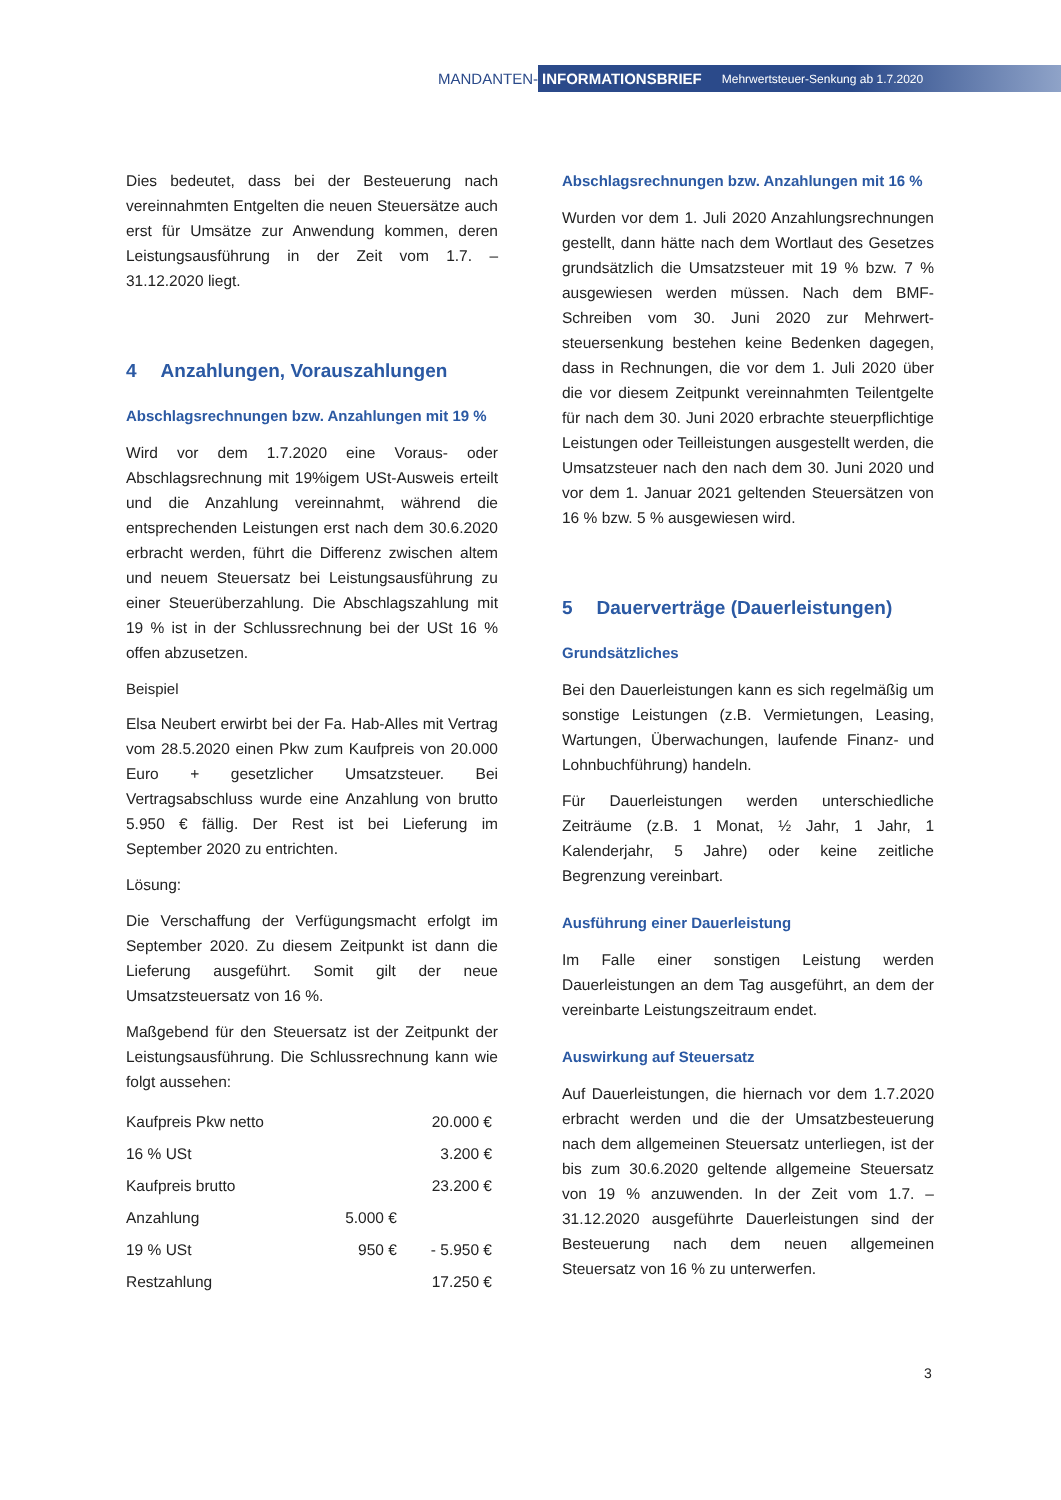MANDANTEN-
INFORMATIONSBRIEF Mehrwertsteuer-Senkung ab 1.7.2020
Dies bedeutet, dass bei der Besteuerung nach vereinnahmten Entgelten die neuen Steuersätze auch erst für Umsätze zur Anwendung kommen, deren Leistungsausführung in der Zeit vom 1.7. – 31.12.2020 liegt.
4 Anzahlungen, Vorauszahlungen
Abschlagsrechnungen bzw. Anzahlungen mit 19 %
Wird vor dem 1.7.2020 eine Voraus- oder Abschlagsrechnung mit 19%igem USt-Ausweis erteilt und die Anzahlung vereinnahmt, während die entsprechenden Leistungen erst nach dem 30.6.2020 erbracht werden, führt die Differenz zwischen altem und neuem Steuersatz bei Leistungsausführung zu einer Steuerüberzahlung. Die Abschlagszahlung mit 19 % ist in der Schlussrechnung bei der USt 16 % offen abzusetzen.
Beispiel
Elsa Neubert erwirbt bei der Fa. Hab-Alles mit Vertrag vom 28.5.2020 einen Pkw zum Kaufpreis von 20.000 Euro + gesetzlicher Umsatzsteuer. Bei Vertragsabschluss wurde eine Anzahlung von brutto 5.950 € fällig. Der Rest ist bei Lieferung im September 2020 zu entrichten.
Lösung:
Die Verschaffung der Verfügungsmacht erfolgt im September 2020. Zu diesem Zeitpunkt ist dann die Lieferung ausgeführt. Somit gilt der neue Umsatzsteuersatz von 16 %.
Maßgebend für den Steuersatz ist der Zeitpunkt der Leistungsausführung. Die Schlussrechnung kann wie folgt aussehen:
| Kaufpreis Pkw netto | | 20.000 € |
| 16 % USt | | 3.200 € |
| Kaufpreis brutto | | 23.200 € |
| Anzahlung | 5.000 € | |
| 19 % USt | 950 € | - 5.950 € |
| Restzahlung | | 17.250 € |
Abschlagsrechnungen bzw. Anzahlungen mit 16 %
Wurden vor dem 1. Juli 2020 Anzahlungsrechnungen gestellt, dann hätte nach dem Wortlaut des Gesetzes grundsätzlich die Umsatzsteuer mit 19 % bzw. 7 % ausgewiesen werden müssen. Nach dem BMF-Schreiben vom 30. Juni 2020 zur Mehrwert-steuersenkung bestehen keine Bedenken dagegen, dass in Rechnungen, die vor dem 1. Juli 2020 über die vor diesem Zeitpunkt vereinnahmten Teilentgelte für nach dem 30. Juni 2020 erbrachte steuerpflichtige Leistungen oder Teilleistungen ausgestellt werden, die Umsatzsteuer nach den nach dem 30. Juni 2020 und vor dem 1. Januar 2021 geltenden Steuersätzen von 16 % bzw. 5 % ausgewiesen wird.
5 Dauerverträge (Dauerleistungen)
Grundsätzliches
Bei den Dauerleistungen kann es sich regelmäßig um sonstige Leistungen (z.B. Vermietungen, Leasing, Wartungen, Überwachungen, laufende Finanz- und Lohnbuchführung) handeln.
Für Dauerleistungen werden unterschiedliche Zeiträume (z.B. 1 Monat, ½ Jahr, 1 Jahr, 1 Kalenderjahr, 5 Jahre) oder keine zeitliche Begrenzung vereinbart.
Ausführung einer Dauerleistung
Im Falle einer sonstigen Leistung werden Dauerleistungen an dem Tag ausgeführt, an dem der vereinbarte Leistungszeitraum endet.
Auswirkung auf Steuersatz
Auf Dauerleistungen, die hiernach vor dem 1.7.2020 erbracht werden und die der Umsatzbesteuerung nach dem allgemeinen Steuersatz unterliegen, ist der bis zum 30.6.2020 geltende allgemeine Steuersatz von 19 % anzuwenden. In der Zeit vom 1.7. – 31.12.2020 ausgeführte Dauerleistungen sind der Besteuerung nach dem neuen allgemeinen Steuersatz von 16 % zu unterwerfen.
3